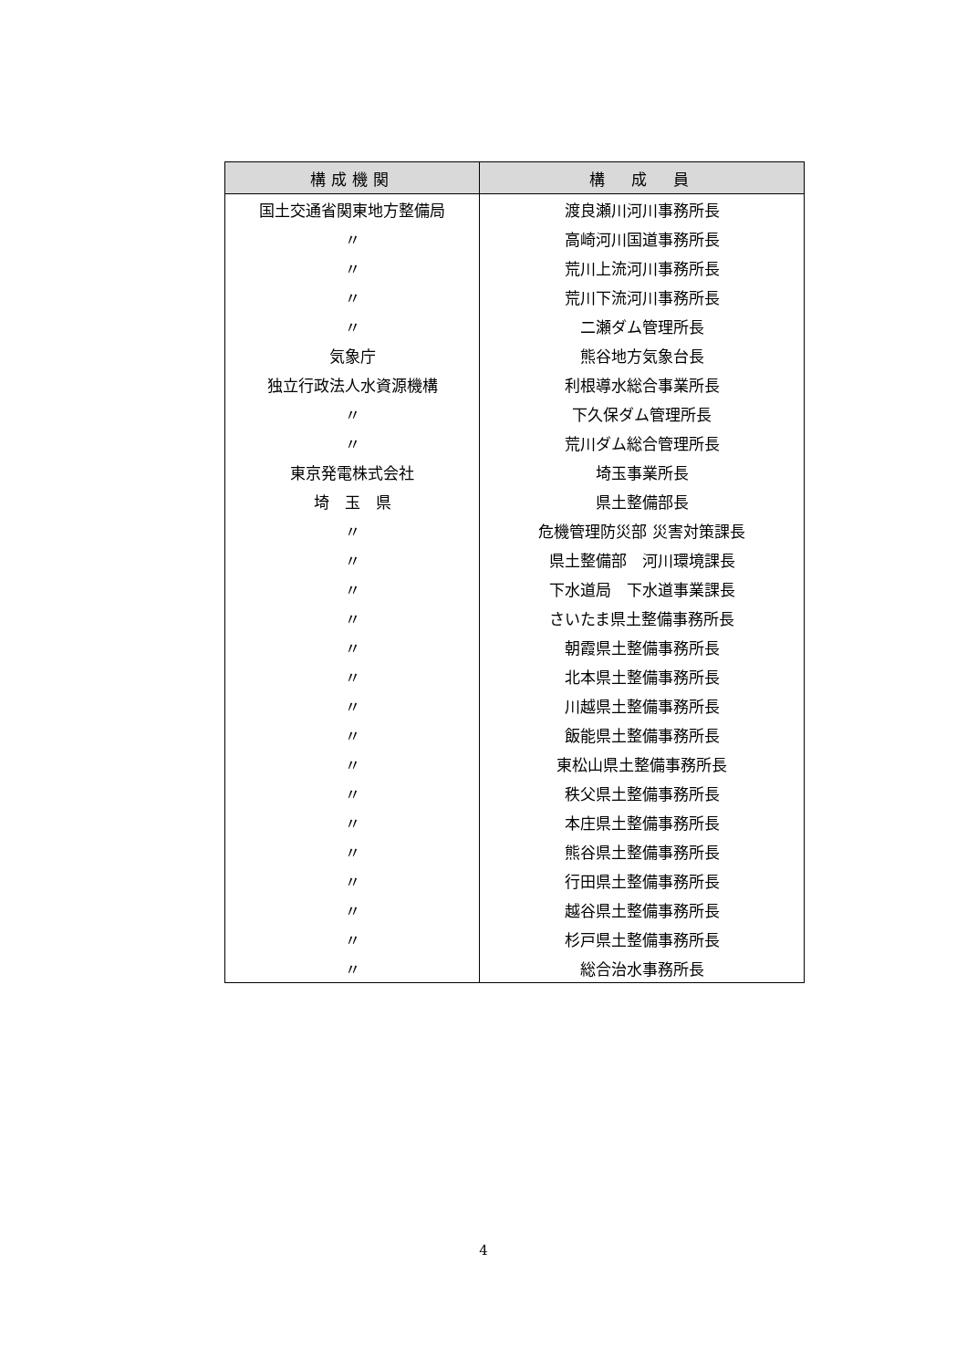| 構成機関 | 構 成 員 |
| --- | --- |
| 国土交通省関東地方整備局 | 渡良瀬川河川事務所長 |
| 〃 | 高崎河川国道事務所長 |
| 〃 | 荒川上流河川事務所長 |
| 〃 | 荒川下流河川事務所長 |
| 〃 | 二瀬ダム管理所長 |
| 気象庁 | 熊谷地方気象台長 |
| 独立行政法人水資源機構 | 利根導水総合事業所長 |
| 〃 | 下久保ダム管理所長 |
| 〃 | 荒川ダム総合管理所長 |
| 東京発電株式会社 | 埼玉事業所長 |
| 埼 玉 県 | 県土整備部長 |
| 〃 | 危機管理防災部 災害対策課長 |
| 〃 | 県土整備部 河川環境課長 |
| 〃 | 下水道局 下水道事業課長 |
| 〃 | さいたま県土整備事務所長 |
| 〃 | 朝霞県土整備事務所長 |
| 〃 | 北本県土整備事務所長 |
| 〃 | 川越県土整備事務所長 |
| 〃 | 飯能県土整備事務所長 |
| 〃 | 東松山県土整備事務所長 |
| 〃 | 秩父県土整備事務所長 |
| 〃 | 本庄県土整備事務所長 |
| 〃 | 熊谷県土整備事務所長 |
| 〃 | 行田県土整備事務所長 |
| 〃 | 越谷県土整備事務所長 |
| 〃 | 杉戸県土整備事務所長 |
| 〃 | 総合治水事務所長 |
4